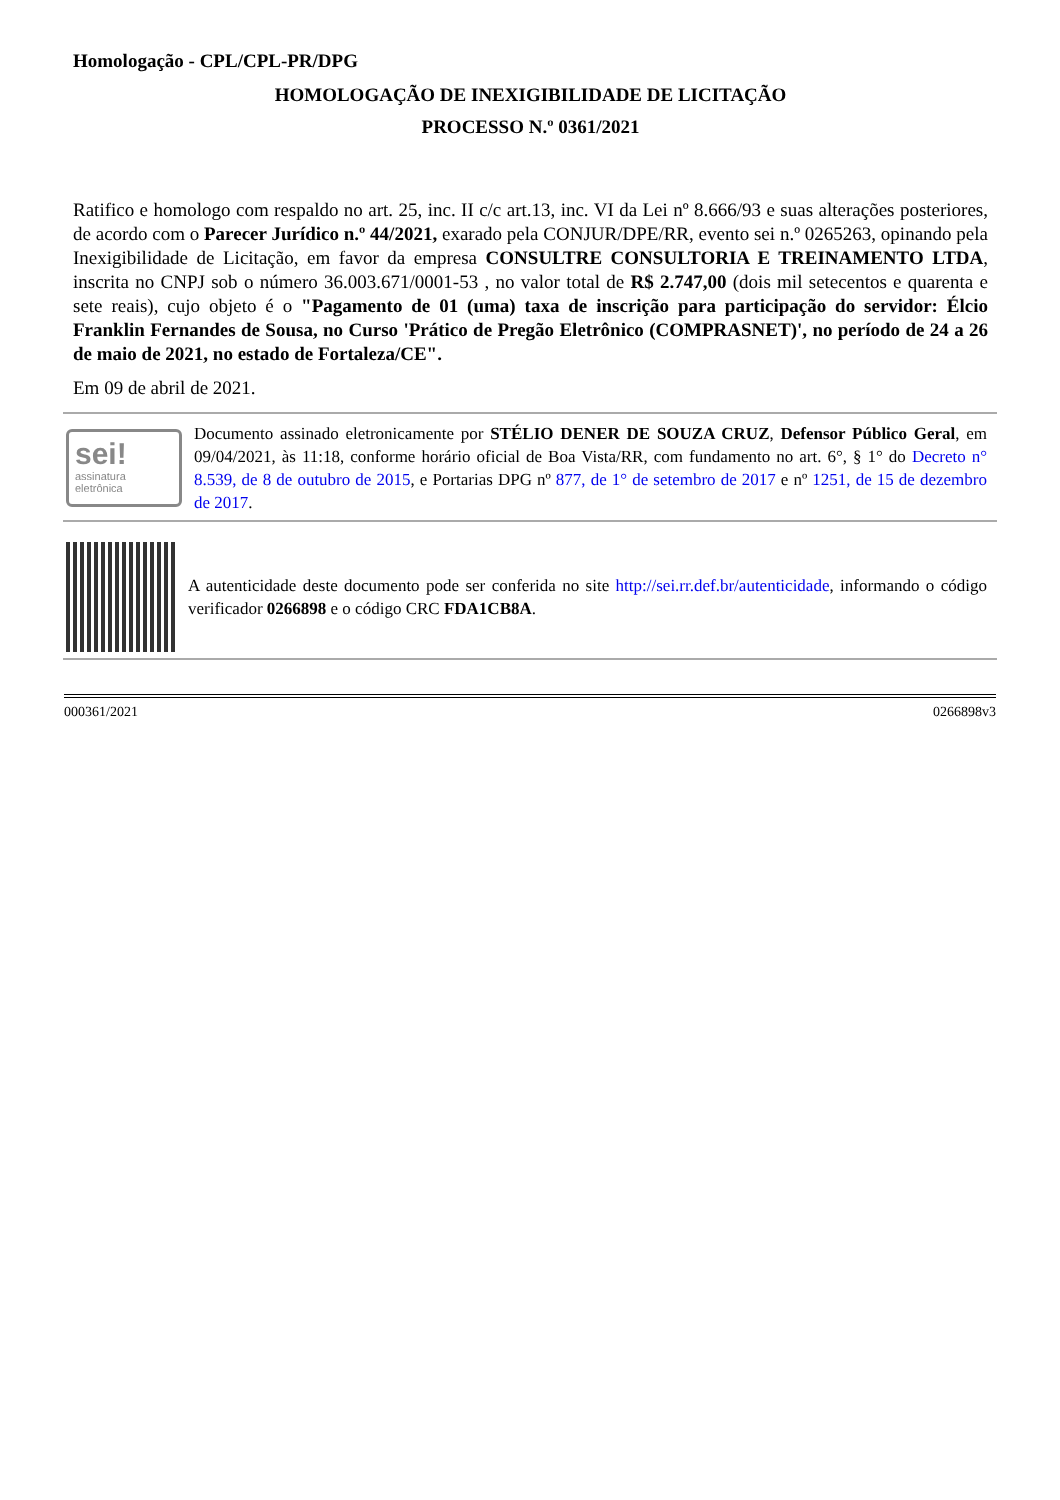Homologação - CPL/CPL-PR/DPG
HOMOLOGAÇÃO DE INEXIGIBILIDADE DE LICITAÇÃO
PROCESSO N.º 0361/2021
Ratifico e homologo com respaldo no art. 25, inc. II c/c art.13, inc. VI da Lei nº 8.666/93 e suas alterações posteriores, de acordo com o Parecer Jurídico n.º 44/2021, exarado pela CONJUR/DPE/RR, evento sei n.º 0265263, opinando pela Inexigibilidade de Licitação, em favor da empresa CONSULTRE CONSULTORIA E TREINAMENTO LTDA, inscrita no CNPJ sob o número 36.003.671/0001-53 , no valor total de R$ 2.747,00 (dois mil setecentos e quarenta e sete reais), cujo objeto é o "Pagamento de 01 (uma) taxa de inscrição para participação do servidor: Élcio Franklin Fernandes de Sousa, no Curso 'Prático de Pregão Eletrônico (COMPRASNET)', no período de 24 a 26 de maio de 2021, no estado de Fortaleza/CE".
Em 09 de abril de 2021.
sei!
assinatura
eletrônica
Documento assinado eletronicamente por STÉLIO DENER DE SOUZA CRUZ, Defensor Público Geral, em 09/04/2021, às 11:18, conforme horário oficial de Boa Vista/RR, com fundamento no art. 6°, § 1° do Decreto n° 8.539, de 8 de outubro de 2015, e Portarias DPG nº 877, de 1° de setembro de 2017 e nº 1251, de 15 de dezembro de 2017.
A autenticidade deste documento pode ser conferida no site http://sei.rr.def.br/autenticidade, informando o código verificador 0266898 e o código CRC FDA1CB8A.
000361/2021 0266898v3